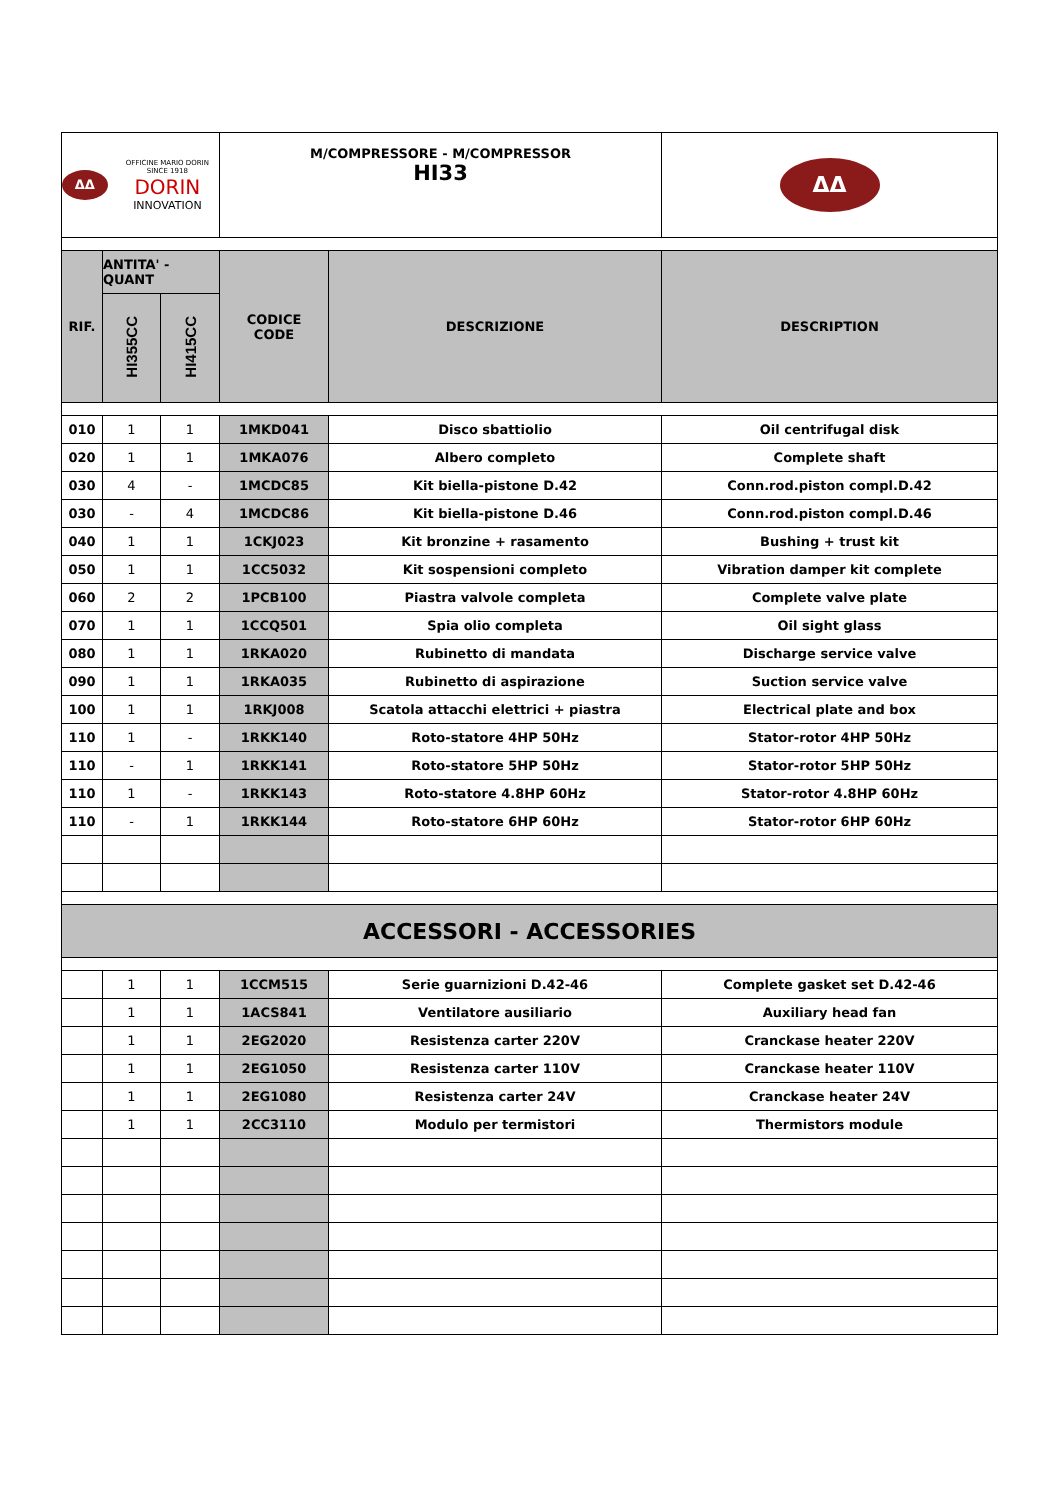| ΔΔ OFFICINE MARIO DORIN SINCE 1918 DORIN INNOVATION | | | M/COMPRESSORE - M/COMPRESSOR HI33 | | ΔΔ |
| RIF. | ANTITA' - QUANT | | CODICE CODE | DESCRIZIONE | DESCRIPTION |
| | HI355CC | HI415CC | | | |
| 010 | 1 | 1 | 1MKD041 | Disco sbattiolio | Oil centrifugal disk |
| 020 | 1 | 1 | 1MKA076 | Albero completo | Complete shaft |
| 030 | 4 | - | 1MCDC85 | Kit biella-pistone D.42 | Conn.rod.piston compl.D.42 |
| 030 | - | 4 | 1MCDC86 | Kit biella-pistone D.46 | Conn.rod.piston compl.D.46 |
| 040 | 1 | 1 | 1CKJ023 | Kit bronzine + rasamento | Bushing + trust kit |
| 050 | 1 | 1 | 1CC5032 | Kit sospensioni completo | Vibration damper kit complete |
| 060 | 2 | 2 | 1PCB100 | Piastra valvole completa | Complete valve plate |
| 070 | 1 | 1 | 1CCQ501 | Spia olio completa | Oil sight glass |
| 080 | 1 | 1 | 1RKA020 | Rubinetto di mandata | Discharge service valve |
| 090 | 1 | 1 | 1RKA035 | Rubinetto di aspirazione | Suction service valve |
| 100 | 1 | 1 | 1RKJ008 | Scatola attacchi elettrici + piastra | Electrical plate and box |
| 110 | 1 | - | 1RKK140 | Roto-statore 4HP 50Hz | Stator-rotor 4HP 50Hz |
| 110 | - | 1 | 1RKK141 | Roto-statore 5HP 50Hz | Stator-rotor 5HP 50Hz |
| 110 | 1 | - | 1RKK143 | Roto-statore 4.8HP 60Hz | Stator-rotor 4.8HP 60Hz |
| 110 | - | 1 | 1RKK144 | Roto-statore 6HP 60Hz | Stator-rotor 6HP 60Hz |
| ACCESSORI - ACCESSORIES | | | | | |
| | 1 | 1 | 1CCM515 | Serie guarnizioni D.42-46 | Complete gasket set D.42-46 |
| | 1 | 1 | 1ACS841 | Ventilatore ausiliario | Auxiliary head fan |
| | 1 | 1 | 2EG2020 | Resistenza carter 220V | Cranckase heater 220V |
| | 1 | 1 | 2EG1050 | Resistenza carter 110V | Cranckase heater 110V |
| | 1 | 1 | 2EG1080 | Resistenza carter 24V | Cranckase heater 24V |
| | 1 | 1 | 2CC3110 | Modulo per termistori | Thermistors module |